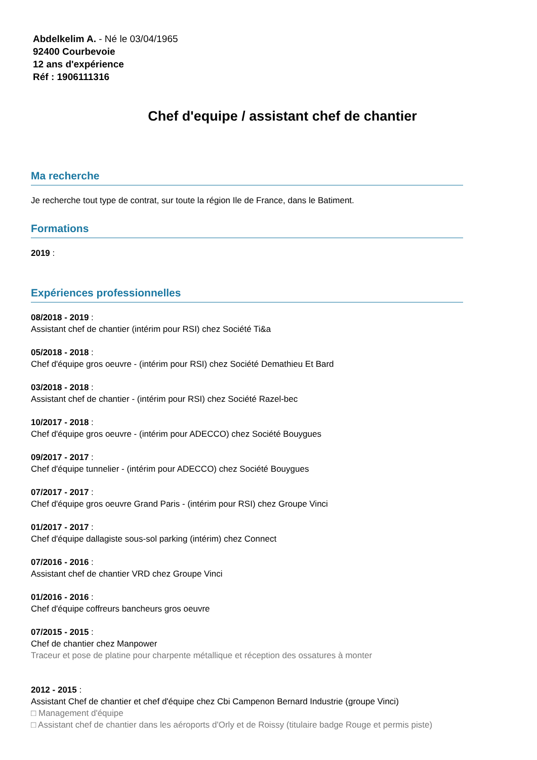Abdelkelim A. - Né le 03/04/1965
92400 Courbevoie
12 ans d'expérience
Réf : 1906111316
Chef d'equipe / assistant chef de chantier
Ma recherche
Je recherche tout type de contrat, sur toute la région Ile de France, dans le Batiment.
Formations
2019 :
Expériences professionnelles
08/2018 - 2019 :
Assistant chef de chantier (intérim pour RSI) chez Société Ti&a
05/2018 - 2018 :
Chef d'équipe gros oeuvre - (intérim pour RSI) chez Société Demathieu Et Bard
03/2018 - 2018 :
Assistant chef de chantier - (intérim pour RSI) chez Société Razel-bec
10/2017 - 2018 :
Chef d'équipe gros oeuvre - (intérim pour ADECCO) chez Société Bouygues
09/2017 - 2017 :
Chef d'équipe tunnelier - (intérim pour ADECCO) chez Société Bouygues
07/2017 - 2017 :
Chef d'équipe gros oeuvre Grand Paris - (intérim pour RSI) chez Groupe Vinci
01/2017 - 2017 :
Chef d'équipe dallagiste sous-sol parking (intérim) chez Connect
07/2016 - 2016 :
Assistant chef de chantier VRD chez Groupe Vinci
01/2016 - 2016 :
Chef d'équipe coffreurs bancheurs gros oeuvre
07/2015 - 2015 :
Chef de chantier chez Manpower
Traceur et pose de platine pour charpente métallique et réception des ossatures à monter
2012 - 2015 :
Assistant Chef de chantier et chef d'équipe chez Cbi Campenon Bernard Industrie (groupe Vinci)
□ Management d'équipe
□ Assistant chef de chantier dans les aéroports d'Orly et de Roissy (titulaire badge Rouge et permis piste)